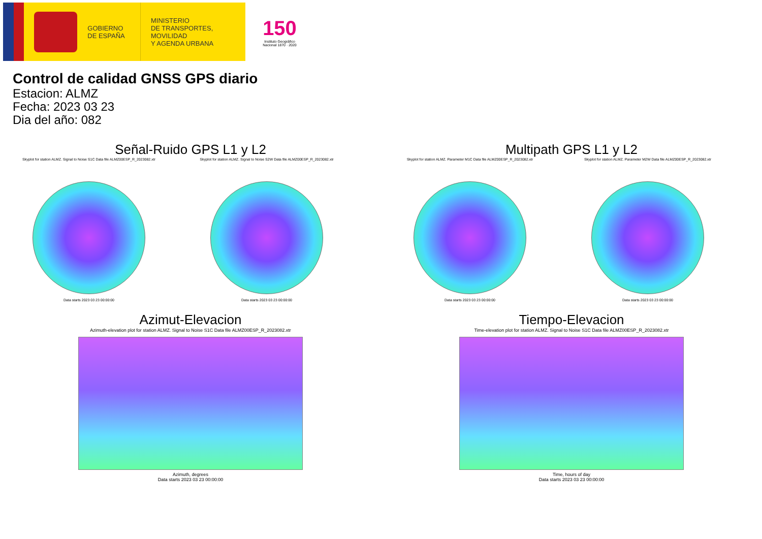GOBIERNO
DE ESPAÑA
MINISTERIO
DE TRANSPORTES, MOVILIDAD
Y AGENDA URBANA
150
Instituto Geográfico Nacional 1870 · 2020
Control de calidad GNSS GPS diario
Estacion: ALMZ
Fecha: 2023 03 23
Dia del año: 082
Señal-Ruido GPS L1 y L2
Skyplot for station ALMZ. Signal to Noise S1C Data file ALMZ00ESP_R_2023082.xtr
Data starts 2023 03 23 00:00:00
Skyplot for station ALMZ. Signal to Noise S2W Data file ALMZ00ESP_R_2023082.xtr
Data starts 2023 03 23 00:00:00
Multipath GPS L1 y L2
Skyplot for station ALMZ. Parameter M1C Data file ALMZ00ESP_R_2023082.xtr
Data starts 2023 03 23 00:00:00
Skyplot for station ALMZ. Parameter M2W Data file ALMZ00ESP_R_2023082.xtr
Data starts 2023 03 23 00:00:00
Azimut-Elevacion
Azimuth-elevation plot for station ALMZ. Signal to Noise S1C Data file ALMZ00ESP_R_2023082.xtr
Azimuth, degrees
Data starts 2023 03 23 00:00:00
Tiempo-Elevacion
Time-elevation plot for station ALMZ. Signal to Noise S1C Data file ALMZ00ESP_R_2023082.xtr
Time, hours of day
Data starts 2023 03 23 00:00:00